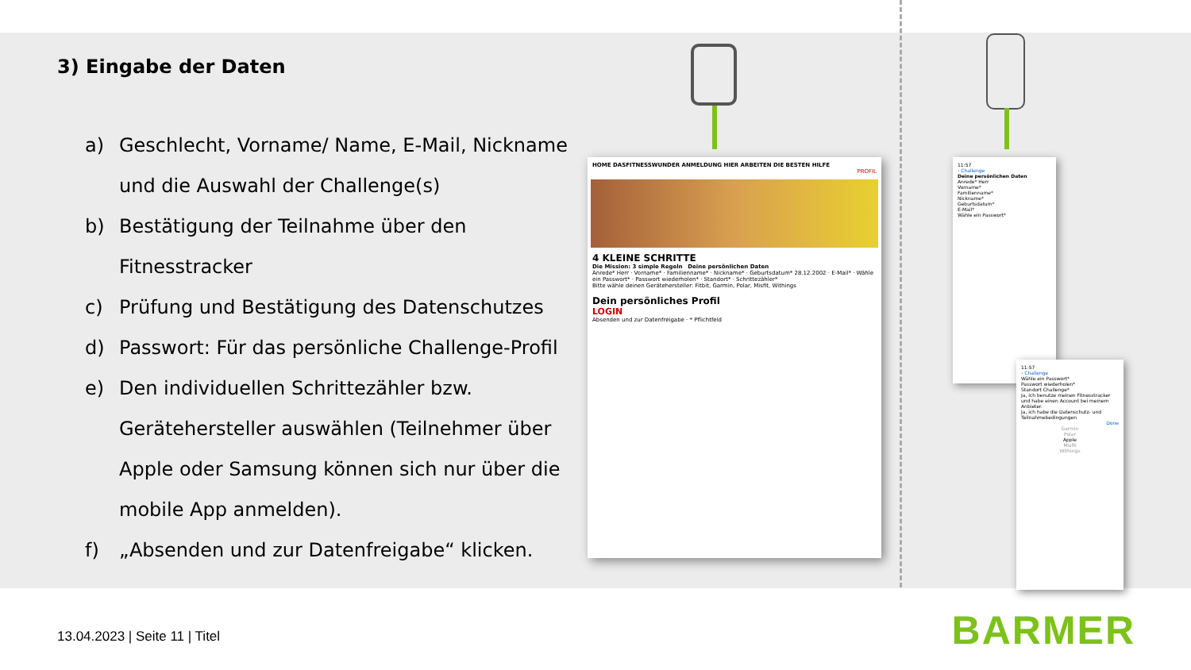3) Eingabe der Daten
a) Geschlecht, Vorname/ Name, E-Mail, Nickname und die Auswahl der Challenge(s)
b) Bestätigung der Teilnahme über den Fitnesstracker
c) Prüfung und Bestätigung des Datenschutzes
d) Passwort: Für das persönliche Challenge-Profil
e) Den individuellen Schrittezähler bzw. Gerätehersteller auswählen (Teilnehmer über Apple oder Samsung können sich nur über die mobile App anmelden).
f) „Absenden und zur Datenfreigabe“ klicken.
HOME DASFITNESSWUNDER ANMELDUNG HIER ARBEITEN DIE BESTEN HILFE
PROFIL
4 KLEINE SCHRITTE
Die Mission: 3 simple Regeln Deine persönlichen Daten
Anrede* Herr · Vorname* · Familienname* · Nickname* · Geburtsdatum* 28.12.2002 · E-Mail* · Wähle ein Passwort* · Passwort wiederholen* · Standort* · Schrittezähler*
Bitte wähle deinen Gerätehersteller: Fitbit, Garmin, Polar, Misfit, Withings
Dein persönliches Profil
LOGIN
Absenden und zur Datenfreigabe · * Pflichtfeld
11:57
‹ Challenge
Deine persönlichen Daten
Anrede* Herr
Vorname*
Familienname*
Nickname*
Geburtsdatum*
E-Mail*
Wähle ein Passwort*
11:57
‹ Challenge
Wähle ein Passwort*
Passwort wiederholen*
Standort Challenge*
Ja, ich benutze meinen Fitnesstracker und habe einen Account bei meinem Anbieter.
Ja, ich habe die Datenschutz- und Teilnahmebedingungen
Done
Garmin
Polar
Apple
Misfit
Withings
13.04.2023 | Seite 11 | Titel BARMER